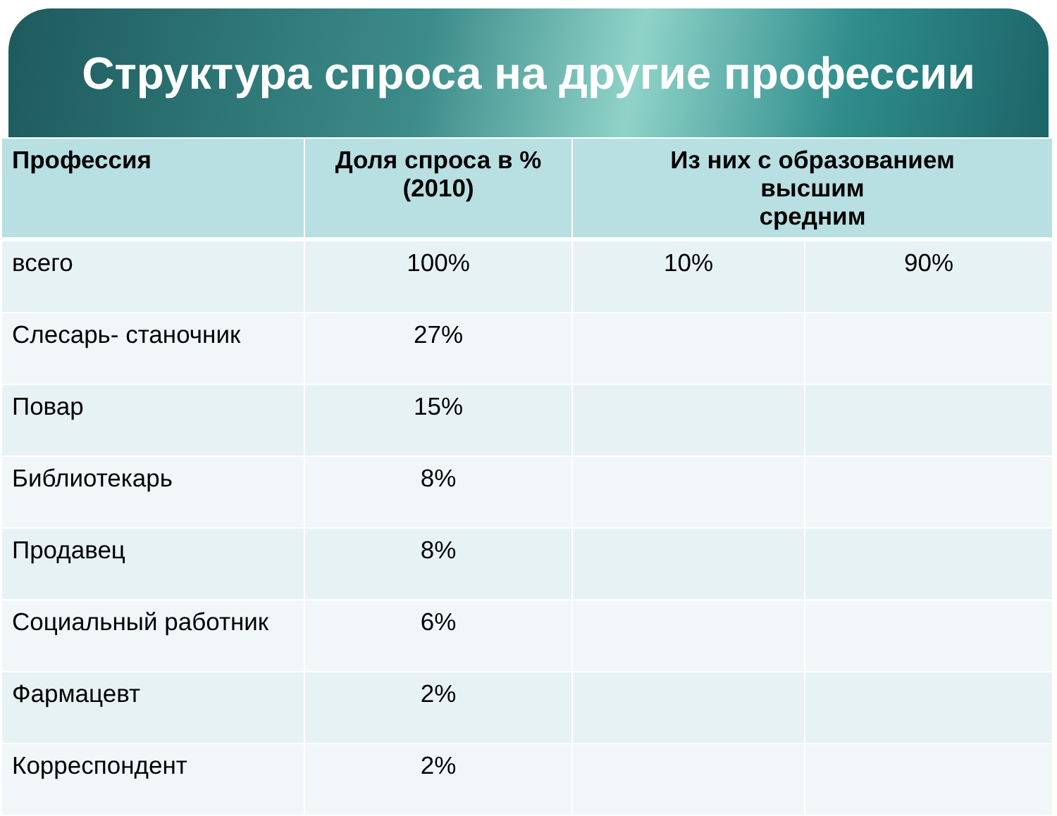Структура спроса на другие профессии
| Профессия | Доля спроса в % (2010) | Из них с образованием высшим средним | |
| --- | --- | --- | --- |
| всего | 100% | 10% | 90% |
| Слесарь- станочник | 27% | | |
| Повар | 15% | | |
| Библиотекарь | 8% | | |
| Продавец | 8% | | |
| Социальный работник | 6% | | |
| Фармацевт | 2% | | |
| Корреспондент | 2% | | |